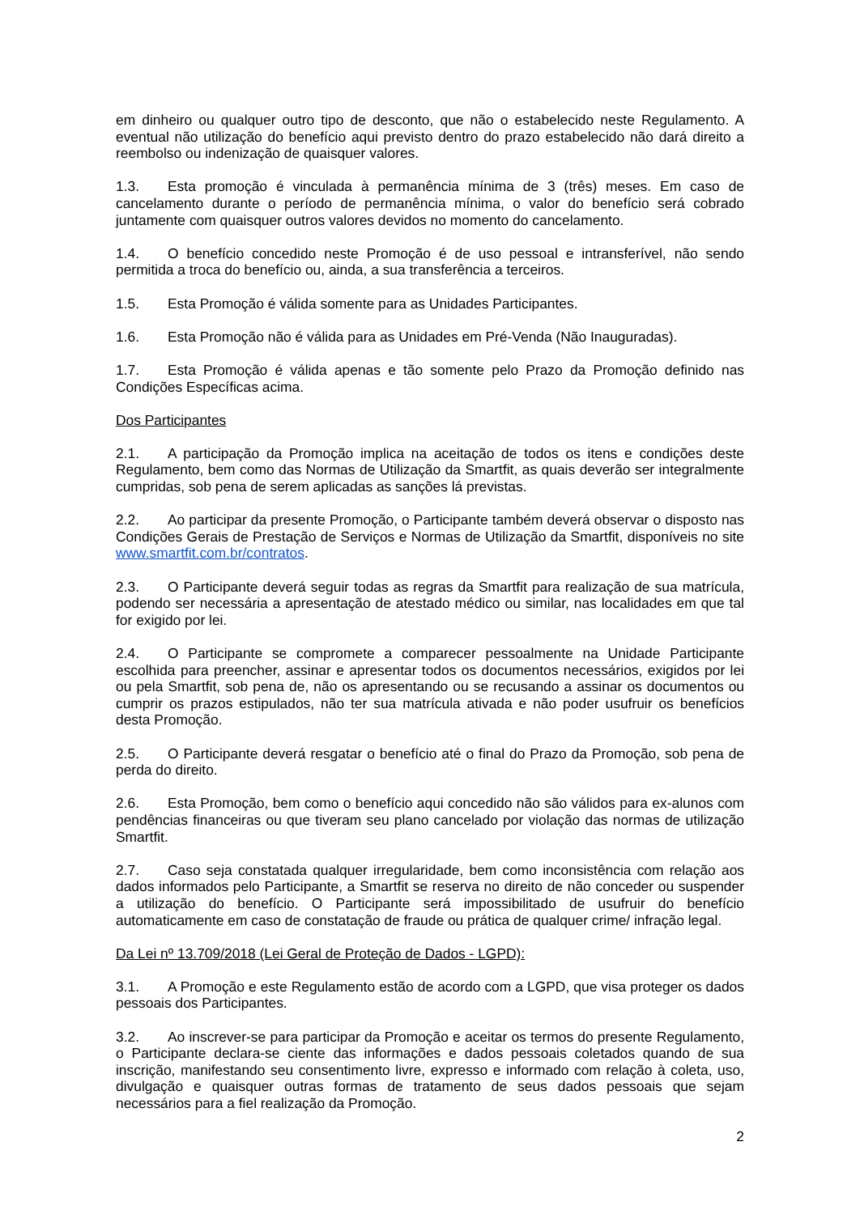em dinheiro ou qualquer outro tipo de desconto, que não o estabelecido neste Regulamento. A eventual não utilização do benefício aqui previsto dentro do prazo estabelecido não dará direito a reembolso ou indenização de quaisquer valores.
1.3. Esta promoção é vinculada à permanência mínima de 3 (três) meses. Em caso de cancelamento durante o período de permanência mínima, o valor do benefício será cobrado juntamente com quaisquer outros valores devidos no momento do cancelamento.
1.4. O benefício concedido neste Promoção é de uso pessoal e intransferível, não sendo permitida a troca do benefício ou, ainda, a sua transferência a terceiros.
1.5. Esta Promoção é válida somente para as Unidades Participantes.
1.6. Esta Promoção não é válida para as Unidades em Pré-Venda (Não Inauguradas).
1.7. Esta Promoção é válida apenas e tão somente pelo Prazo da Promoção definido nas Condições Específicas acima.
Dos Participantes
2.1. A participação da Promoção implica na aceitação de todos os itens e condições deste Regulamento, bem como das Normas de Utilização da Smartfit, as quais deverão ser integralmente cumpridas, sob pena de serem aplicadas as sanções lá previstas.
2.2. Ao participar da presente Promoção, o Participante também deverá observar o disposto nas Condições Gerais de Prestação de Serviços e Normas de Utilização da Smartfit, disponíveis no site www.smartfit.com.br/contratos.
2.3. O Participante deverá seguir todas as regras da Smartfit para realização de sua matrícula, podendo ser necessária a apresentação de atestado médico ou similar, nas localidades em que tal for exigido por lei.
2.4. O Participante se compromete a comparecer pessoalmente na Unidade Participante escolhida para preencher, assinar e apresentar todos os documentos necessários, exigidos por lei ou pela Smartfit, sob pena de, não os apresentando ou se recusando a assinar os documentos ou cumprir os prazos estipulados, não ter sua matrícula ativada e não poder usufruir os benefícios desta Promoção.
2.5. O Participante deverá resgatar o benefício até o final do Prazo da Promoção, sob pena de perda do direito.
2.6. Esta Promoção, bem como o benefício aqui concedido não são válidos para ex-alunos com pendências financeiras ou que tiveram seu plano cancelado por violação das normas de utilização Smartfit.
2.7. Caso seja constatada qualquer irregularidade, bem como inconsistência com relação aos dados informados pelo Participante, a Smartfit se reserva no direito de não conceder ou suspender a utilização do benefício. O Participante será impossibilitado de usufruir do benefício automaticamente em caso de constatação de fraude ou prática de qualquer crime/ infração legal.
Da Lei nº 13.709/2018 (Lei Geral de Proteção de Dados - LGPD):
3.1. A Promoção e este Regulamento estão de acordo com a LGPD, que visa proteger os dados pessoais dos Participantes.
3.2. Ao inscrever-se para participar da Promoção e aceitar os termos do presente Regulamento, o Participante declara-se ciente das informações e dados pessoais coletados quando de sua inscrição, manifestando seu consentimento livre, expresso e informado com relação à coleta, uso, divulgação e quaisquer outras formas de tratamento de seus dados pessoais que sejam necessários para a fiel realização da Promoção.
2